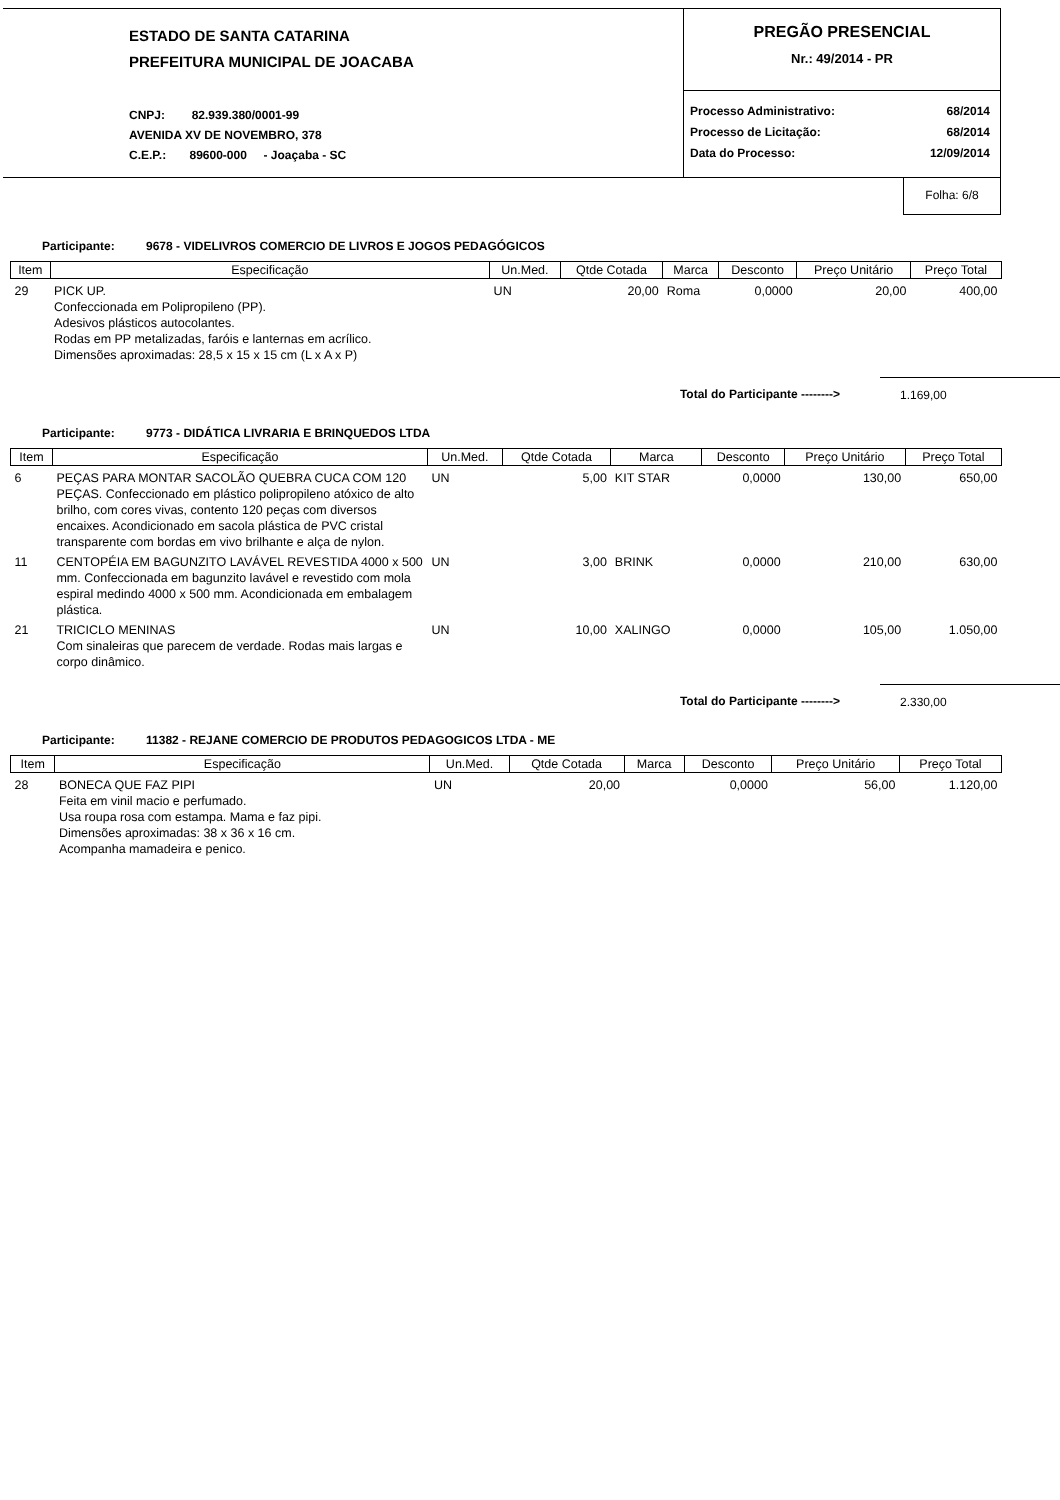ESTADO DE SANTA CATARINA
PREFEITURA MUNICIPAL DE JOACABA
CNPJ: 82.939.380/0001-99
AVENIDA XV DE NOVEMBRO, 378
C.E.P.: 89600-000 - Joaçaba - SC
PREGÃO PRESENCIAL
Nr.: 49/2014 - PR
| Processo Administrativo: | 68/2014 |
| Processo de Licitação: | 68/2014 |
| Data do Processo: | 12/09/2014 |
Folha: 6/8
Participante: 9678 - VIDELIVROS COMERCIO DE LIVROS E JOGOS PEDAGÓGICOS
| Item | Especificação | Un.Med. | Qtde Cotada | Marca | Desconto | Preço Unitário | Preço Total |
| --- | --- | --- | --- | --- | --- | --- | --- |
| 29 | PICK UP. Confeccionada em Polipropileno (PP). Adesivos plásticos autocolantes. Rodas em PP metalizadas, faróis e lanternas em acrílico. Dimensões aproximadas: 28,5 x 15 x 15 cm (L x A x P) | UN | 20,00 | Roma | 0,0000 | 20,00 | 400,00 |
Total do Participante -------->
1.169,00
Participante: 9773 - DIDÁTICA LIVRARIA E BRINQUEDOS LTDA
| Item | Especificação | Un.Med. | Qtde Cotada | Marca | Desconto | Preço Unitário | Preço Total |
| --- | --- | --- | --- | --- | --- | --- | --- |
| 6 | PEÇAS PARA MONTAR SACOLÃO QUEBRA CUCA COM 120 PEÇAS. Confeccionado em plástico polipropileno atóxico de alto brilho, com cores vivas, contento 120 peças com diversos encaixes. Acondicionado em sacola plástica de PVC cristal transparente com bordas em vivo brilhante e alça de nylon. | UN | 5,00 | KIT STAR | 0,0000 | 130,00 | 650,00 |
| 11 | CENTOPÉIA EM BAGUNZITO LAVÁVEL REVESTIDA 4000 x 500 mm. Confeccionada em bagunzito lavável e revestido com mola espiral medindo 4000 x 500 mm. Acondicionada em embalagem plástica. | UN | 3,00 | BRINK | 0,0000 | 210,00 | 630,00 |
| 21 | TRICICLO MENINAS Com sinaleiras que parecem de verdade. Rodas mais largas e corpo dinâmico. | UN | 10,00 | XALINGO | 0,0000 | 105,00 | 1.050,00 |
Total do Participante -------->
2.330,00
Participante: 11382 - REJANE COMERCIO DE PRODUTOS PEDAGOGICOS LTDA - ME
| Item | Especificação | Un.Med. | Qtde Cotada | Marca | Desconto | Preço Unitário | Preço Total |
| --- | --- | --- | --- | --- | --- | --- | --- |
| 28 | BONECA QUE FAZ PIPI Feita em vinil macio e perfumado. Usa roupa rosa com estampa. Mama e faz pipi. Dimensões aproximadas: 38 x 36 x 16 cm. Acompanha mamadeira e penico. | UN | 20,00 | | 0,0000 | 56,00 | 1.120,00 |